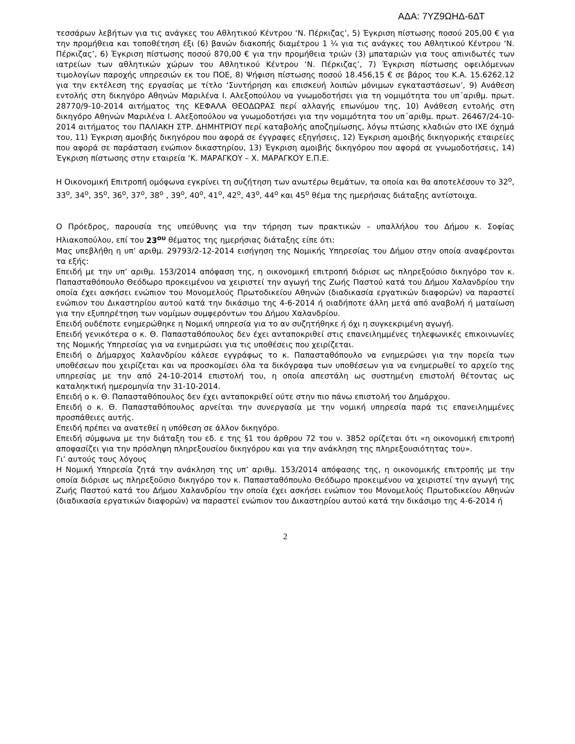ΑΔΑ: 7ΥΖ9ΩΗΔ-6ΔΤ
τεσσάρων λεβήτων για τις ανάγκες του Αθλητικού Κέντρου ‘Ν. Πέρκιζας’, 5) Έγκριση πίστωσης ποσού 205,00 € για την προμήθεια και τοποθέτηση έξι (6) βανών διακοπής διαμέτρου 1 ¼ για τις ανάγκες του Αθλητικού Κέντρου ‘Ν. Πέρκιζας’, 6) Έγκριση πίστωσης ποσού 870,00 € για την προμήθεια τριών (3) μπαταριών για τους απινιδωτές των ιατρείων των αθλητικών χώρων του Αθλητικού Κέντρου ‘Ν. Πέρκιζας’, 7) Έγκριση πίστωσης οφειλόμενων τιμολογίων παροχής υπηρεσιών εκ του ΠΟΕ, 8) Ψήφιση πίστωσης ποσού 18.456,15 € σε βάρος του Κ.Α. 15.6262.12 για την εκτέλεση της εργασίας με τίτλο ‘Συντήρηση και επισκευή λοιπών μόνιμων εγκαταστάσεων’, 9) Ανάθεση εντολής στη δικηγόρο Αθηνών Μαριλένα Ι. Αλεξοπούλου να γνωμοδοτήσει για τη νομιμότητα του υπ΄αριθμ. πρωτ. 28770/9-10-2014 αιτήματος της ΚΕΦΑΛΑ ΘΕΟΔΩΡΑΣ περί αλλαγής επωνύμου της, 10) Ανάθεση εντολής στη δικηγόρο Αθηνών Μαριλένα Ι. Αλεξοπούλου να γνωμοδοτήσει για την νομιμότητα του υπ΄αριθμ. πρωτ. 26467/24-10-2014 αιτήματος του ΠΑΛΙΑΚΗ ΣΤΡ. ΔΗΜΗΤΡΙΟΥ περί καταβολής αποζημίωσης, λόγω πτώσης κλαδιών στο ΙΧΕ όχημά του, 11) Έγκριση αμοιβής δικηγόρου που αφορά σε έγγραφες εξηγήσεις, 12) Έγκριση αμοιβής δικηγορικής εταιρείες που αφορά σε παράσταση ενώπιον δικαστηρίου, 13) Έγκριση αμοιβής δικηγόρου που αφορά σε γνωμοδοτήσεις, 14) Έγκριση πίστωσης στην εταιρεία ‘Κ. ΜΑΡΑΓΚΟΥ – Χ. ΜΑΡΑΓΚΟΥ Ε.Π.Ε.
Η Οικονομική Επιτροπή ομόφωνα εγκρίνει τη συζήτηση των ανωτέρω θεμάτων, τα οποία και θα αποτελέσουν το 32<sup>ο</sup>, 33<sup>ο</sup>, 34<sup>ο</sup>, 35<sup>ο</sup>, 36<sup>ο</sup>, 37<sup>ο</sup>, 38<sup>ο</sup> , 39<sup>ο</sup>, 40<sup>ο</sup>, 41<sup>ο</sup>, 42<sup>ο</sup>, 43<sup>ο</sup>, 44<sup>ο</sup> και 45<sup>ο</sup> θέμα της ημερήσιας διάταξης αντίστοιχα.
Ο Πρόεδρος, παρουσία της υπεύθυνης για την τήρηση των πρακτικών – υπαλλήλου του Δήμου κ. Σοφίας Ηλιακοπούλου, επί του 23<sup>ου</sup> θέματος της ημερήσιας διάταξης είπε ότι:
Μας υπεβλήθη η υπ’ αριθμ. 29793/2-12-2014 εισήγηση της Νομικής Υπηρεσίας του Δήμου στην οποία αναφέρονται τα εξής:
Επειδή με την υπ’ αριθμ. 153/2014 απόφαση της, η οικονομική επιτροπή διόρισε ως πληρεξούσιο δικηγόρο τον κ. Παπασταθόπουλο Θεόδωρο προκειμένου να χειριστεί την αγωγή της Ζωής Παστού κατά του Δήμου Χαλανδρίου την οποία έχει ασκήσει ενώπιον του Μονομελούς Πρωτοδικείου Αθηνών (διαδικασία εργατικών διαφορών) να παραστεί ενώπιον του Δικαστηρίου αυτού κατά την δικάσιμο της 4-6-2014 ή οιαδήποτε άλλη μετά από αναβολή ή ματαίωση για την εξυπηρέτηση των νομίμων συμφερόντων του Δήμου Χαλανδρίου.
Επειδή ουδέποτε ενημερώθηκε η Νομική υπηρεσία για το αν συζητήθηκε ή όχι η συγκεκριμένη αγωγή.
Επειδή γενικότερα ο κ. Θ. Παπασταθόπουλος δεν έχει ανταποκριθεί στις επανειλημμένες τηλεφωνικές επικοινωνίες της Νομικής Υπηρεσίας για να ενημερώσει για τις υποθέσεις που χειρίζεται.
Επειδή ο Δήμαρχος Χαλανδρίου κάλεσε εγγράφως το κ. Παπασταθόπουλο να ενημερώσει για την πορεία των υποθέσεων που χειρίζεται και να προσκομίσει όλα τα δικόγραφα των υποθέσεων για να ενημερωθεί το αρχείο της υπηρεσίας με την από 24-10-2014 επιστολή του, η οποία απεστάλη ως συστημένη επιστολή θέτοντας ως καταληκτική ημερομηνία την 31-10-2014.
Επειδή ο κ. Θ. Παπασταθόπουλος δεν έχει ανταποκριθεί ούτε στην πιο πάνω επιστολή του Δημάρχου.
Επειδή ο κ. Θ. Παπασταθόπουλος αρνείται την συνεργασία με την νομική υπηρεσία παρά τις επανειλημμένες προσπάθειες αυτής.
Επειδή πρέπει να ανατεθεί η υπόθεση σε άλλον δικηγόρο.
Επειδή σύμφωνα με την διάταξη του εδ. ε της §1 του άρθρου 72 του ν. 3852 ορίζεται ότι «η οικονομική επιτροπή αποφασίζει για την πρόσληψη πληρεξουσίου δικηγόρου και για την ανάκληση της πληρεξουσιότητας του».
Γι’ αυτούς τους λόγους
Η Νομική Υπηρεσία ζητά την ανάκληση της υπ’ αριθμ. 153/2014 απόφασης της, η οικονομικής επιτροπής με την οποία διόρισε ως πληρεξούσιο δικηγόρο τον κ. Παπασταθόπουλο Θεόδωρο προκειμένου να χειριστεί την αγωγή της Ζωής Παστού κατά του Δήμου Χαλανδρίου την οποία έχει ασκήσει ενώπιον του Μονομελούς Πρωτοδικείου Αθηνών (διαδικασία εργατικών διαφορών) να παραστεί ενώπιον του Δικαστηρίου αυτού κατά την δικάσιμο της 4-6-2014 ή
2